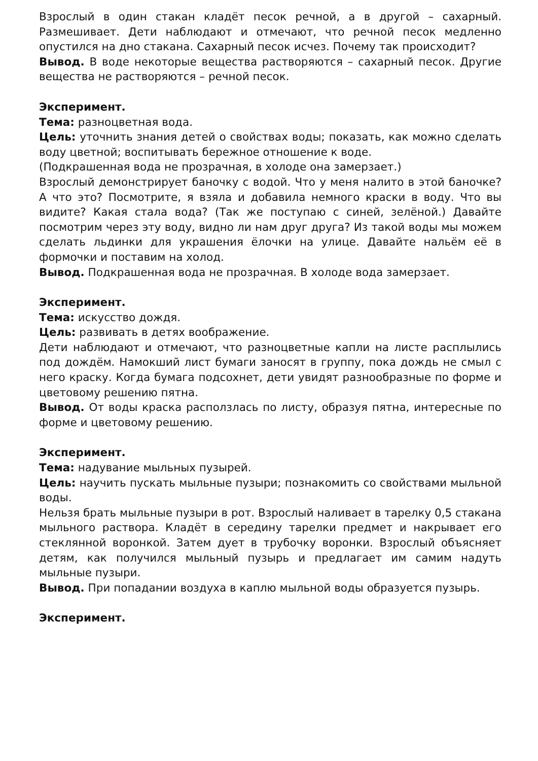Взрослый в один стакан кладёт песок речной, а в другой – сахарный. Размешивает. Дети наблюдают и отмечают, что речной песок медленно опустился на дно стакана. Сахарный песок исчез. Почему так происходит?
Вывод. В воде некоторые вещества растворяются – сахарный песок. Другие вещества не растворяются – речной песок.
Эксперимент.
Тема: разноцветная вода.
Цель: уточнить знания детей о свойствах воды; показать, как можно сделать воду цветной; воспитывать бережное отношение к воде.
(Подкрашенная вода не прозрачная, в холоде она замерзает.)
Взрослый демонстрирует баночку с водой. Что у меня налито в этой баночке? А что это? Посмотрите, я взяла и добавила немного краски в воду. Что вы видите? Какая стала вода? (Так же поступаю с синей, зелёной.) Давайте посмотрим через эту воду, видно ли нам друг друга? Из такой воды мы можем сделать льдинки для украшения ёлочки на улице. Давайте нальём её в формочки и поставим на холод.
Вывод. Подкрашенная вода не прозрачная. В холоде вода замерзает.
Эксперимент.
Тема: искусство дождя.
Цель: развивать в детях воображение.
Дети наблюдают и отмечают, что разноцветные капли на листе расплылись под дождём. Намокший лист бумаги заносят в группу, пока дождь не смыл с него краску. Когда бумага подсохнет, дети увидят разнообразные по форме и цветовому решению пятна.
Вывод. От воды краска расползлась по листу, образуя пятна, интересные по форме и цветовому решению.
Эксперимент.
Тема: надувание мыльных пузырей.
Цель: научить пускать мыльные пузыри; познакомить со свойствами мыльной воды.
Нельзя брать мыльные пузыри в рот. Взрослый наливает в тарелку 0,5 стакана мыльного раствора. Кладёт в середину тарелки предмет и накрывает его стеклянной воронкой. Затем дует в трубочку воронки. Взрослый объясняет детям, как получился мыльный пузырь и предлагает им самим надуть мыльные пузыри.
Вывод. При попадании воздуха в каплю мыльной воды образуется пузырь.
Эксперимент.